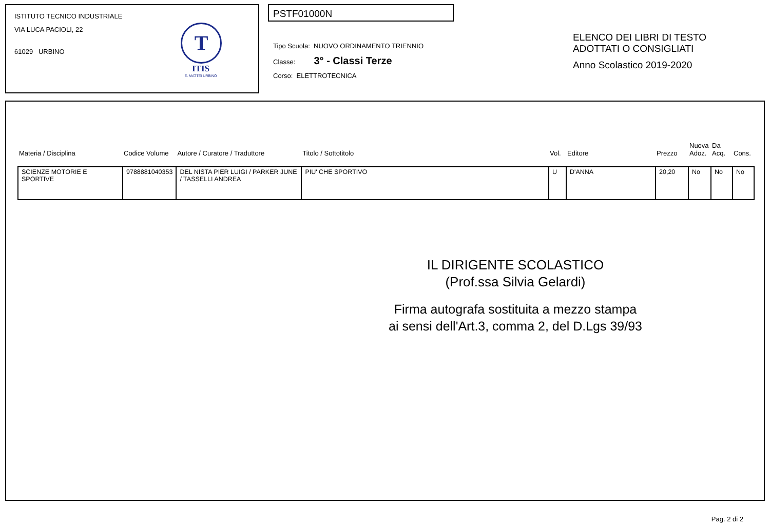ISTITUTO TECNICO INDUSTRIALE
VIA LUCA PACIOLI, 22
61029 URBINO
T
ITIS
E. MATTEI URBINO
PSTF01000N
Tipo Scuola: NUOVO ORDINAMENTO TRIENNIO
Classe: 3° - Classi Terze
Corso: ELETTROTECNICA
ELENCO DEI LIBRI DI TESTO
ADOTTATI O CONSIGLIATI
Anno Scolastico 2019-2020
| Materia / Disciplina | Codice Volume | Autore / Curatore / Traduttore | Titolo / Sottotitolo | Vol. | Editore | Prezzo | Nuova Adoz. | Da Acq. | Cons. |
| --- | --- | --- | --- | --- | --- | --- | --- | --- | --- |
| SCIENZE MOTORIE E SPORTIVE | 9788881040353 | DEL NISTA PIER LUIGI / PARKER JUNE / TASSELLI ANDREA | PIU' CHE SPORTIVO | U | D'ANNA | 20,20 | No | No | No |
IL DIRIGENTE SCOLASTICO
(Prof.ssa Silvia Gelardi)
Firma autografa sostituita a mezzo stampa
ai sensi dell'Art.3, comma 2, del D.Lgs 39/93
Pag. 2 di 2